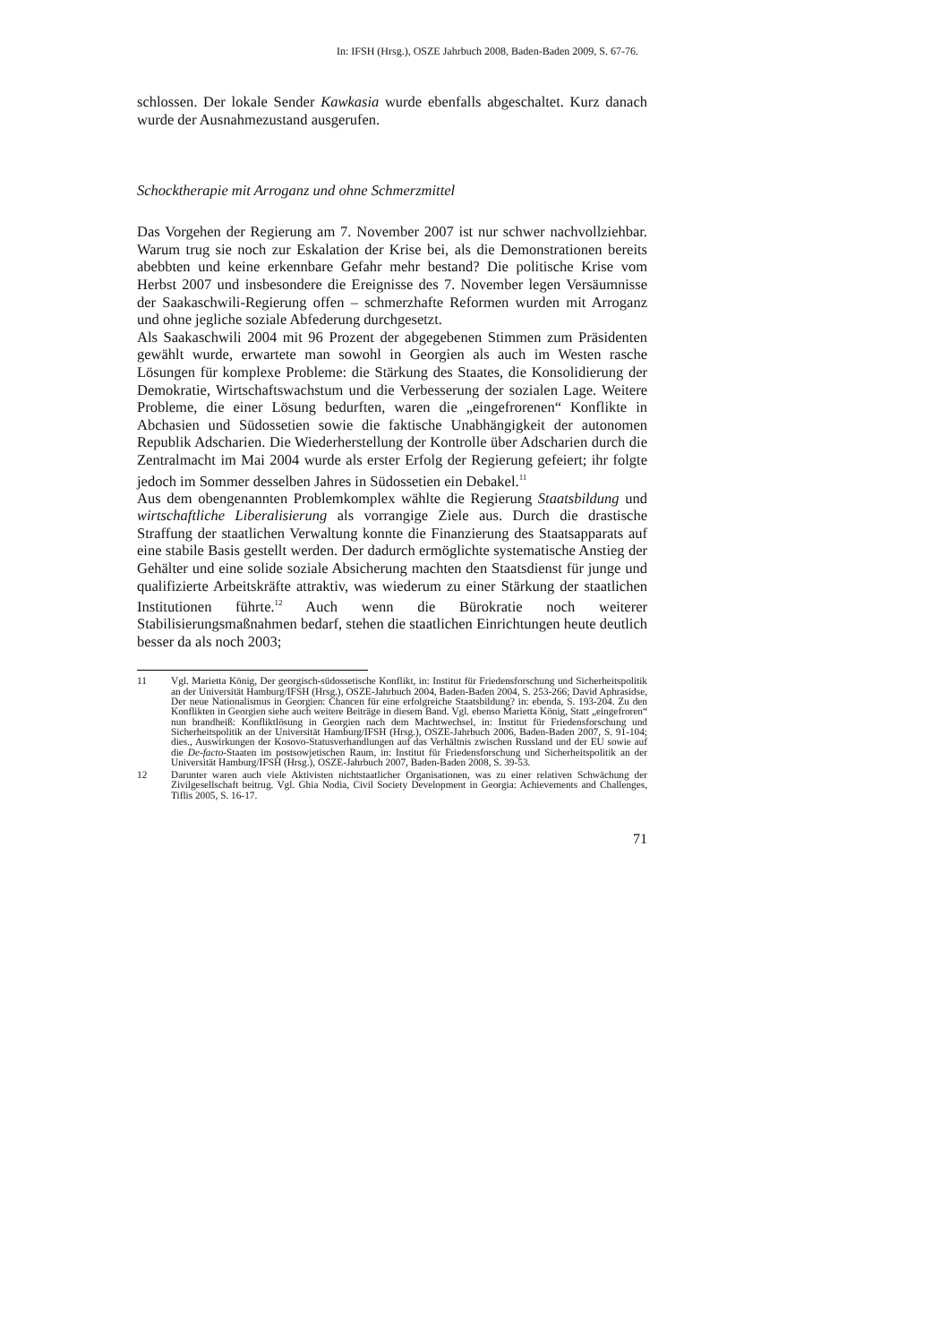In: IFSH (Hrsg.), OSZE Jahrbuch 2008, Baden-Baden 2009, S. 67-76.
schlossen. Der lokale Sender Kawkasia wurde ebenfalls abgeschaltet. Kurz danach wurde der Ausnahmezustand ausgerufen.
Schocktherapie mit Arroganz und ohne Schmerzmittel
Das Vorgehen der Regierung am 7. November 2007 ist nur schwer nachvollziehbar. Warum trug sie noch zur Eskalation der Krise bei, als die Demonstrationen bereits abebbten und keine erkennbare Gefahr mehr bestand? Die politische Krise vom Herbst 2007 und insbesondere die Ereignisse des 7. November legen Versäumnisse der Saakaschwili-Regierung offen – schmerzhafte Reformen wurden mit Arroganz und ohne jegliche soziale Abfederung durchgesetzt.
Als Saakaschwili 2004 mit 96 Prozent der abgegebenen Stimmen zum Präsidenten gewählt wurde, erwartete man sowohl in Georgien als auch im Westen rasche Lösungen für komplexe Probleme: die Stärkung des Staates, die Konsolidierung der Demokratie, Wirtschaftswachstum und die Verbesserung der sozialen Lage. Weitere Probleme, die einer Lösung bedurften, waren die „eingefrorenen“ Konflikte in Abchasien und Südossetien sowie die faktische Unabhängigkeit der autonomen Republik Adscharien. Die Wiederherstellung der Kontrolle über Adscharien durch die Zentralmacht im Mai 2004 wurde als erster Erfolg der Regierung gefeiert; ihr folgte jedoch im Sommer desselben Jahres in Südossetien ein Debakel.<sup>11</sup>
Aus dem obengenannten Problemkomplex wählte die Regierung Staatsbildung und wirtschaftliche Liberalisierung als vorrangige Ziele aus. Durch die drastische Straffung der staatlichen Verwaltung konnte die Finanzierung des Staatsapparats auf eine stabile Basis gestellt werden. Der dadurch ermöglichte systematische Anstieg der Gehälter und eine solide soziale Absicherung machten den Staatsdienst für junge und qualifizierte Arbeitskräfte attraktiv, was wiederum zu einer Stärkung der staatlichen Institutionen führte.<sup>12</sup> Auch wenn die Bürokratie noch weiterer Stabilisierungsmaßnahmen bedarf, stehen die staatlichen Einrichtungen heute deutlich besser da als noch 2003;
11 Vgl. Marietta König, Der georgisch-südossetische Konflikt, in: Institut für Friedensforschung und Sicherheitspolitik an der Universität Hamburg/IFSH (Hrsg.), OSZE-Jahrbuch 2004, Baden-Baden 2004, S. 253-266; David Aphrasidse, Der neue Nationalismus in Georgien: Chancen für eine erfolgreiche Staatsbildung? in: ebenda, S. 193-204. Zu den Konflikten in Georgien siehe auch weitere Beiträge in diesem Band. Vgl. ebenso Marietta König, Statt „eingefroren“ nun brandheiß: Konfliktlösung in Georgien nach dem Machtwechsel, in: Institut für Friedensforschung und Sicherheitspolitik an der Universität Hamburg/IFSH (Hrsg.), OSZE-Jahrbuch 2006, Baden-Baden 2007, S. 91-104; dies., Auswirkungen der Kosovo-Statusverhandlungen auf das Verhältnis zwischen Russland und der EU sowie auf die De-facto-Staaten im postsowjetischen Raum, in: Institut für Friedensforschung und Sicherheitspolitik an der Universität Hamburg/IFSH (Hrsg.), OSZE-Jahrbuch 2007, Baden-Baden 2008, S. 39-53.
12 Darunter waren auch viele Aktivisten nichtstaatlicher Organisationen, was zu einer relativen Schwächung der Zivilgesellschaft beitrug. Vgl. Ghia Nodia, Civil Society Development in Georgia: Achievements and Challenges, Tiflis 2005, S. 16-17.
71